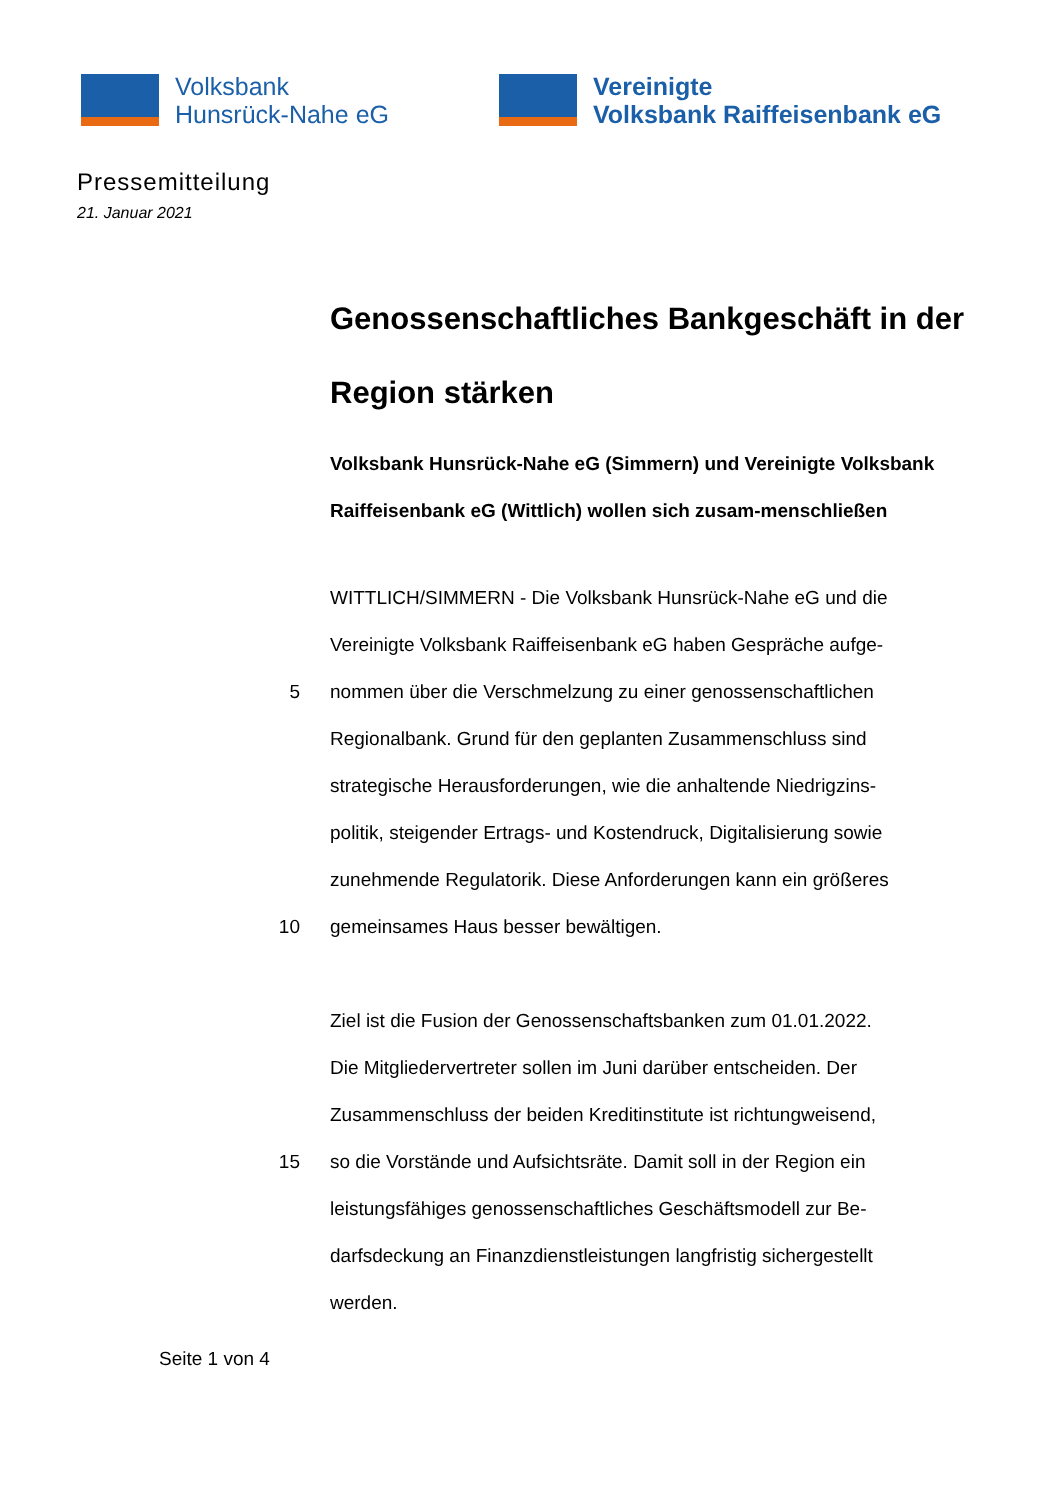Volksbank
Hunsrück-Nahe eG
Vereinigte
Volksbank Raiffeisenbank eG
Pressemitteilung
21. Januar 2021
Genossenschaftliches Bankgeschäft in der Region stärken
Volksbank Hunsrück-Nahe eG (Simmern) und Vereinigte Volksbank Raiffeisenbank eG (Wittlich) wollen sich zusam-menschließen
WITTLICH/SIMMERN - Die Volksbank Hunsrück-Nahe eG und die
Vereinigte Volksbank Raiffeisenbank eG haben Gespräche aufge-
5 nommen über die Verschmelzung zu einer genossenschaftlichen
Regionalbank. Grund für den geplanten Zusammenschluss sind
strategische Herausforderungen, wie die anhaltende Niedrigzins-
politik, steigender Ertrags- und Kostendruck, Digitalisierung sowie
zunehmende Regulatorik. Diese Anforderungen kann ein größeres
10 gemeinsames Haus besser bewältigen.
Ziel ist die Fusion der Genossenschaftsbanken zum 01.01.2022.
Die Mitgliedervertreter sollen im Juni darüber entscheiden. Der
Zusammenschluss der beiden Kreditinstitute ist richtungweisend,
15 so die Vorstände und Aufsichtsräte. Damit soll in der Region ein
leistungsfähiges genossenschaftliches Geschäftsmodell zur Be-
darfsdeckung an Finanzdienstleistungen langfristig sichergestellt
werden.
Seite 1 von 4